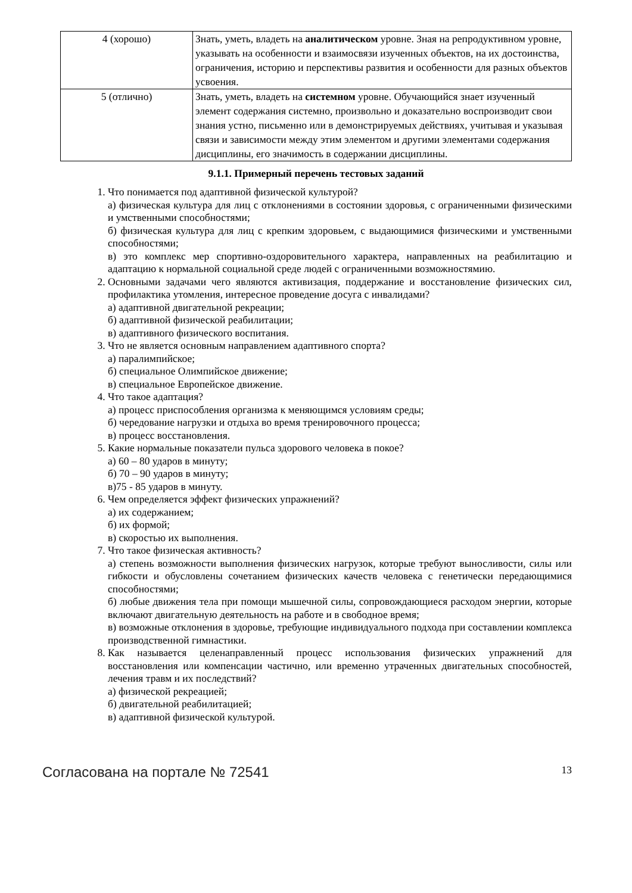| 4 (хорошо) | Знать, уметь, владеть на аналитическом уровне. Зная на репродуктивном уровне, указывать на особенности и взаимосвязи изученных объектов, на их достоинства, ограничения, историю и перспективы развития и особенности для разных объектов усвоения. |
| 5 (отлично) | Знать, уметь, владеть на системном уровне. Обучающийся знает изученный элемент содержания системно, произвольно и доказательно воспроизводит свои знания устно, письменно или в демонстрируемых действиях, учитывая и указывая связи и зависимости между этим элементом и другими элементами содержания дисциплины, его значимость в содержании дисциплины. |
9.1.1. Примерный перечень тестовых заданий
1. Что понимается под адаптивной физической культурой?
а) физическая культура для лиц с отклонениями в состоянии здоровья, с ограниченными физическими и умственными способностями;
б) физическая культура для лиц с крепким здоровьем, с выдающимися физическими и умственными способностями;
в) это комплекс мер спортивно-оздоровительного характера, направленных на реабилитацию и адаптацию к нормальной социальной среде людей с ограниченными возможностямию.
2. Основными задачами чего являются активизация, поддержание и восстановление физических сил, профилактика утомления, интересное проведение досуга с инвалидами?
а) адаптивной двигательной рекреации;
б) адаптивной физической реабилитации;
в) адаптивного физического воспитания.
3. Что не является основным направлением адаптивного спорта?
а) паралимпийское;
б) специальное Олимпийское движение;
в) специальное Европейское движение.
4. Что такое адаптация?
а) процесс приспособления организма к меняющимся условиям среды;
б) чередование нагрузки и отдыха во время тренировочного процесса;
в) процесс восстановления.
5. Какие нормальные показатели пульса здорового человека в покое?
а) 60 – 80 ударов в минуту;
б) 70 – 90 ударов в минуту;
в)75 - 85 ударов в минуту.
6. Чем определяется эффект физических упражнений?
а) их содержанием;
б) их формой;
в) скоростью их выполнения.
7. Что такое физическая активность?
а) степень возможности выполнения физических нагрузок, которые требуют выносливости, силы или гибкости и обусловлены сочетанием физических качеств человека с генетически передающимися способностями;
б) любые движения тела при помощи мышечной силы, сопровождающиеся расходом энергии, которые включают двигательную деятельность на работе и в свободное время;
в) возможные отклонения в здоровье, требующие индивидуального подхода при составлении комплекса производственной гимнастики.
8. Как называется целенаправленный процесс использования физических упражнений для восстановления или компенсации частично, или временно утраченных двигательных способностей, лечения травм и их последствий?
а) физической рекреацией;
б) двигательной реабилитацией;
в) адаптивной физической культурой.
Согласована на портале № 72541 13